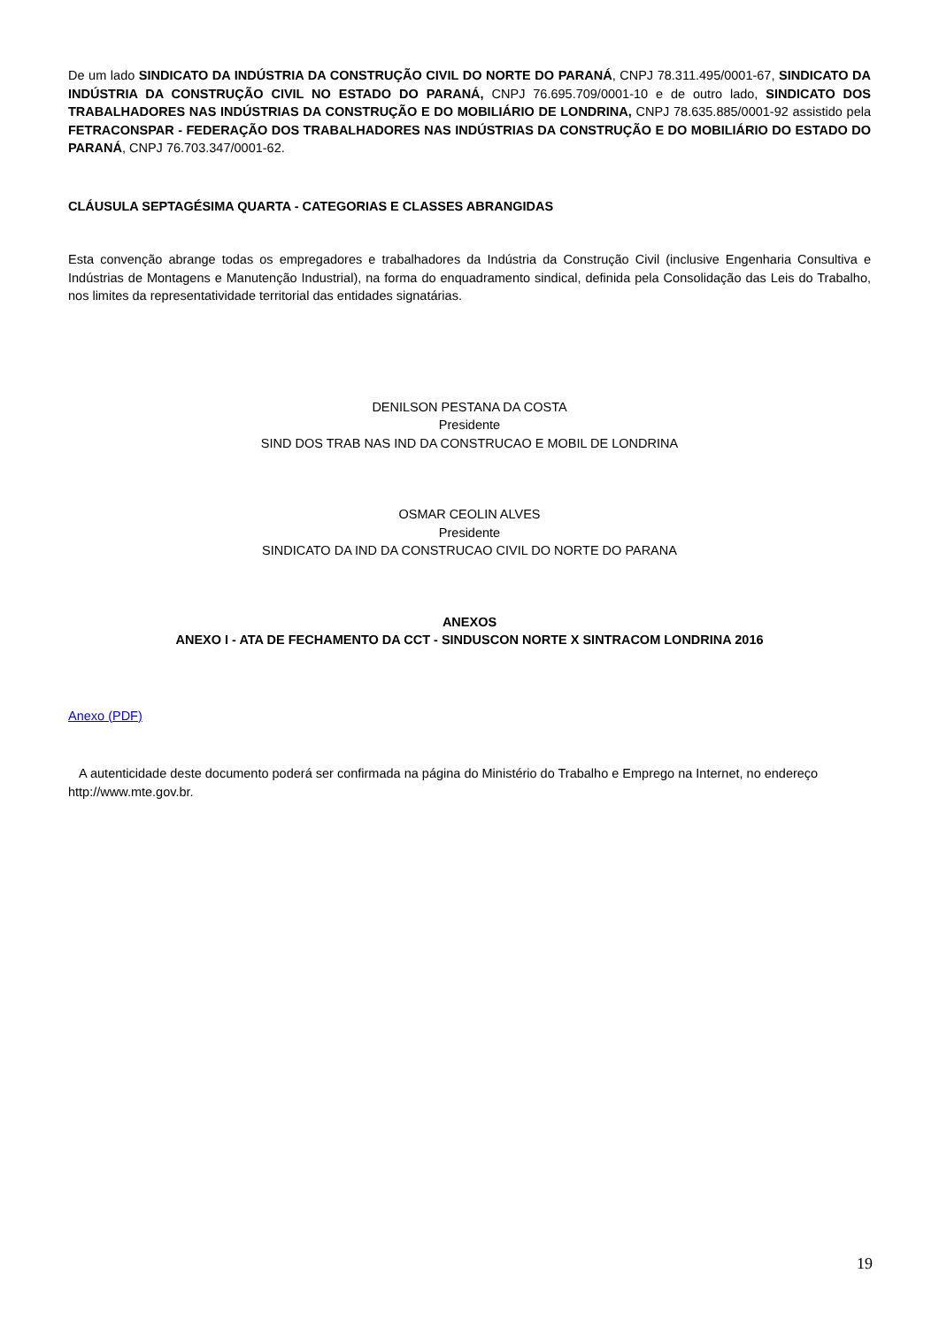De um lado SINDICATO DA INDÚSTRIA DA CONSTRUÇÃO CIVIL DO NORTE DO PARANÁ, CNPJ 78.311.495/0001-67, SINDICATO DA INDÚSTRIA DA CONSTRUÇÃO CIVIL NO ESTADO DO PARANÁ, CNPJ 76.695.709/0001-10 e de outro lado, SINDICATO DOS TRABALHADORES NAS INDÚSTRIAS DA CONSTRUÇÃO E DO MOBILIÁRIO DE LONDRINA, CNPJ 78.635.885/0001-92 assistido pela FETRACONSPAR - FEDERAÇÃO DOS TRABALHADORES NAS INDÚSTRIAS DA CONSTRUÇÃO E DO MOBILIÁRIO DO ESTADO DO PARANÁ, CNPJ 76.703.347/0001-62.
CLÁUSULA SEPTAGÉSIMA QUARTA - CATEGORIAS E CLASSES ABRANGIDAS
Esta convenção abrange todas os empregadores e trabalhadores da Indústria da Construção Civil (inclusive Engenharia Consultiva e Indústrias de Montagens e Manutenção Industrial), na forma do enquadramento sindical, definida pela Consolidação das Leis do Trabalho, nos limites da representatividade territorial das entidades signatárias.
DENILSON PESTANA DA COSTA
Presidente
SIND DOS TRAB NAS IND DA CONSTRUCAO E MOBIL DE LONDRINA
OSMAR CEOLIN ALVES
Presidente
SINDICATO DA IND DA CONSTRUCAO CIVIL DO NORTE DO PARANA
ANEXOS
ANEXO I - ATA DE FECHAMENTO DA CCT - SINDUSCON NORTE X SINTRACOM LONDRINA 2016
Anexo (PDF)
A autenticidade deste documento poderá ser confirmada na página do Ministério do Trabalho e Emprego na Internet, no endereço http://www.mte.gov.br.
19